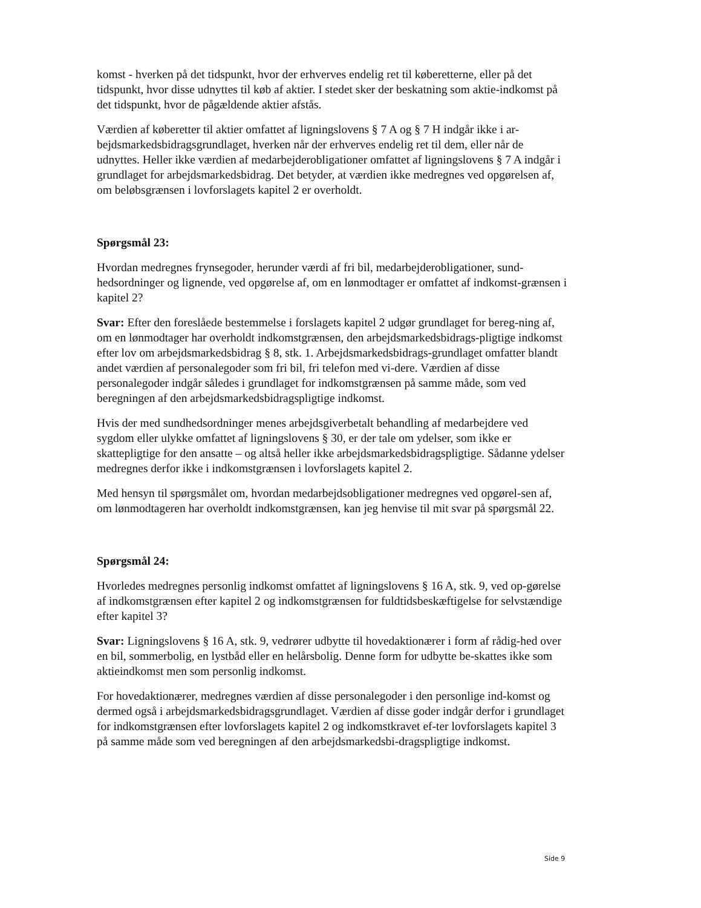komst - hverken på det tidspunkt, hvor der erhverves endelig ret til køberetterne, eller på det tidspunkt, hvor disse udnyttes til køb af aktier. I stedet sker der beskatning som aktie-indkomst på det tidspunkt, hvor de pågældende aktier afstås.
Værdien af køberetter til aktier omfattet af ligningslovens § 7 A og § 7 H indgår ikke i ar-bejdsmarkedsbidragsgrundlaget, hverken når der erhverves endelig ret til dem, eller når de udnyttes. Heller ikke værdien af medarbejderobligationer omfattet af ligningslovens § 7 A indgår i grundlaget for arbejdsmarkedsbidrag. Det betyder, at værdien ikke medregnes ved opgørelsen af, om beløbsgrænsen i lovforslagets kapitel 2 er overholdt.
Spørgsmål 23:
Hvordan medregnes frynsegoder, herunder værdi af fri bil, medarbejderobligationer, sund-hedsordninger og lignende, ved opgørelse af, om en lønmodtager er omfattet af indkomst-grænsen i kapitel 2?
Svar: Efter den foreslåede bestemmelse i forslagets kapitel 2 udgør grundlaget for bereg-ning af, om en lønmodtager har overholdt indkomstgrænsen, den arbejdsmarkedsbidrags-pligtige indkomst efter lov om arbejdsmarkedsbidrag § 8, stk. 1. Arbejdsmarkedsbidrags-grundlaget omfatter blandt andet værdien af personalegoder som fri bil, fri telefon med vi-dere. Værdien af disse personalegoder indgår således i grundlaget for indkomstgrænsen på samme måde, som ved beregningen af den arbejdsmarkedsbidragspligtige indkomst.
Hvis der med sundhedsordninger menes arbejdsgiverbetalt behandling af medarbejdere ved sygdom eller ulykke omfattet af ligningslovens § 30, er der tale om ydelser, som ikke er skattepligtige for den ansatte – og altså heller ikke arbejdsmarkedsbidragspligtige. Sådanne ydelser medregnes derfor ikke i indkomstgrænsen i lovforslagets kapitel 2.
Med hensyn til spørgsmålet om, hvordan medarbejdsobligationer medregnes ved opgørel-sen af, om lønmodtageren har overholdt indkomstgrænsen, kan jeg henvise til mit svar på spørgsmål 22.
Spørgsmål 24:
Hvorledes medregnes personlig indkomst omfattet af ligningslovens § 16 A, stk. 9, ved op-gørelse af indkomstgrænsen efter kapitel 2 og indkomstgrænsen for fuldtidsbeskæftigelse for selvstændige efter kapitel 3?
Svar: Ligningslovens § 16 A, stk. 9, vedrører udbytte til hovedaktionærer i form af rådig-hed over en bil, sommerbolig, en lystbåd eller en helårsbolig. Denne form for udbytte be-skattes ikke som aktieindkomst men som personlig indkomst.
For hovedaktionærer, medregnes værdien af disse personalegoder i den personlige ind-komst og dermed også i arbejdsmarkedsbidragsgrundlaget. Værdien af disse goder indgår derfor i grundlaget for indkomstgrænsen efter lovforslagets kapitel 2 og indkomstkravet ef-ter lovforslagets kapitel 3 på samme måde som ved beregningen af den arbejdsmarkedsbi-dragspligtige indkomst.
Side 9